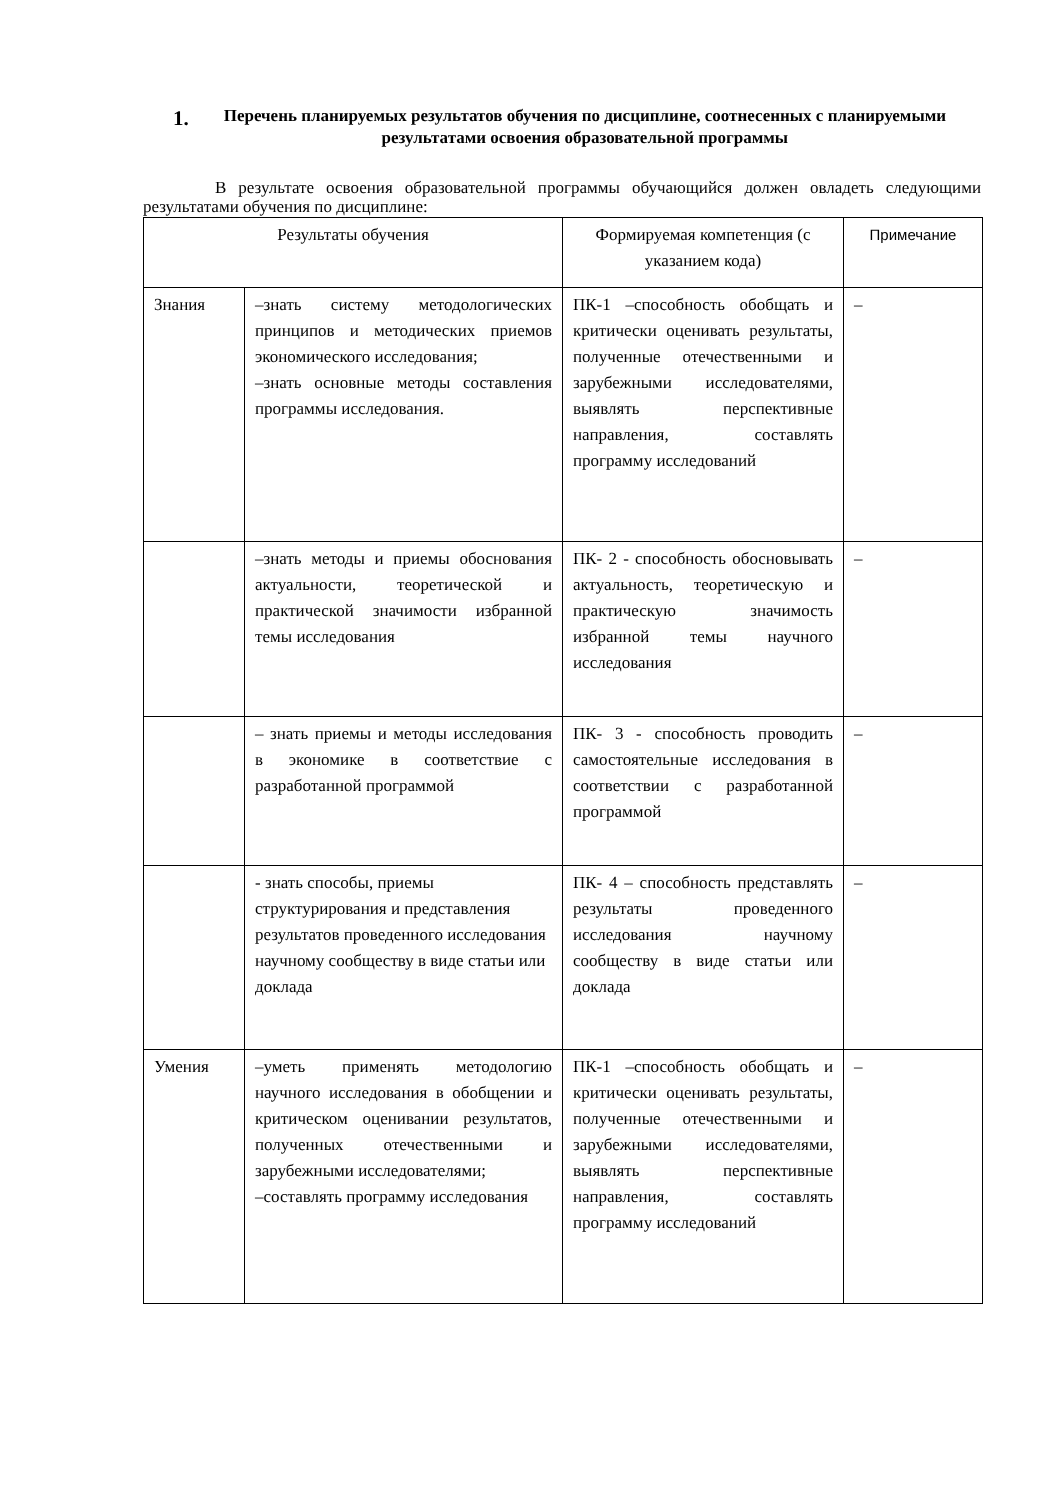1. Перечень планируемых результатов обучения по дисциплине, соотнесенных с планируемыми результатами освоения образовательной программы
В результате освоения образовательной программы обучающийся должен овладеть следующими результатами обучения по дисциплине:
| Результаты обучения | | Формируемая компетенция (с указанием кода) | Примечание |
| Знания | –знать систему методологических принципов и методических приемов экономического исследования; –знать основные методы составления программы исследования. | ПК-1 –способность обобщать и критически оценивать результаты, полученные отечественными и зарубежными исследователями, выявлять перспективные направления, составлять программу исследований | – |
| | –знать методы и приемы обоснования актуальности, теоретической и практической значимости избранной темы исследования | ПК- 2 - способность обосновывать актуальность, теоретическую и практическую значимость избранной темы научного исследования | – |
| | – знать приемы и методы исследования в экономике в соответствие с разработанной программой | ПК- 3 - способность проводить самостоятельные исследования в соответствии с разработанной программой | – |
| | - знать способы, приемы структурирования и представления результатов проведенного исследования научному сообществу в виде статьи или доклада | ПК- 4 – способность представлять результаты проведенного исследования научному сообществу в виде статьи или доклада | – |
| Умения | –уметь применять методологию научного исследования в обобщении и критическом оценивании результатов, полученных отечественными и зарубежными исследователями; –составлять программу исследования | ПК-1 –способность обобщать и критически оценивать результаты, полученные отечественными и зарубежными исследователями, выявлять перспективные направления, составлять программу исследований | – |